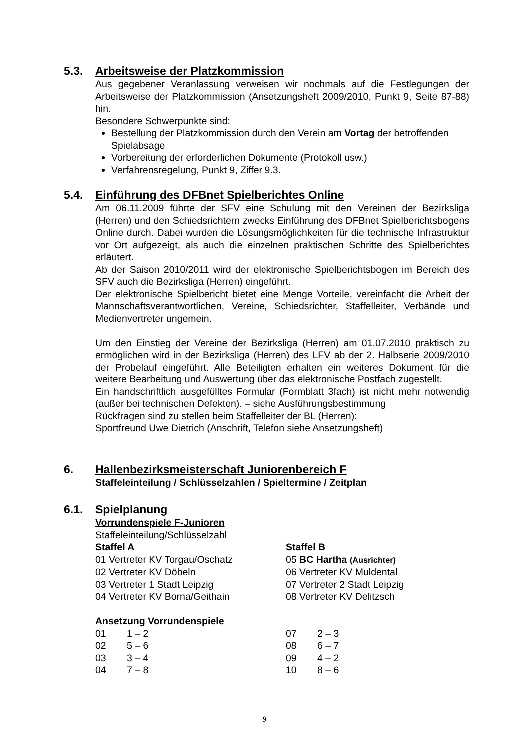5.3. Arbeitsweise der Platzkommission
Aus gegebener Veranlassung verweisen wir nochmals auf die Festlegungen der Arbeitsweise der Platzkommission (Ansetzungsheft 2009/2010, Punkt 9, Seite 87-88) hin.
Besondere Schwerpunkte sind:
Bestellung der Platzkommission durch den Verein am Vortag der betroffenden Spielabsage
Vorbereitung der erforderlichen Dokumente (Protokoll usw.)
Verfahrensregelung, Punkt 9, Ziffer 9.3.
5.4. Einführung des DFBnet Spielberichtes Online
Am 06.11.2009 führte der SFV eine Schulung mit den Vereinen der Bezirksliga (Herren) und den Schiedsrichtern zwecks Einführung des DFBnet Spielberichtsbogens Online durch. Dabei wurden die Lösungsmöglichkeiten für die technische Infrastruktur vor Ort aufgezeigt, als auch die einzelnen praktischen Schritte des Spielberichtes erläutert.
Ab der Saison 2010/2011 wird der elektronische Spielberichtsbogen im Bereich des SFV auch die Bezirksliga (Herren) eingeführt.
Der elektronische Spielbericht bietet eine Menge Vorteile, vereinfacht die Arbeit der Mannschaftsverantwortlichen, Vereine, Schiedsrichter, Staffelleiter, Verbände und Medienvertreter ungemein.
Um den Einstieg der Vereine der Bezirksliga (Herren) am 01.07.2010 praktisch zu ermöglichen wird in der Bezirksliga (Herren) des LFV ab der 2. Halbserie 2009/2010 der Probelauf eingeführt. Alle Beteiligten erhalten ein weiteres Dokument für die weitere Bearbeitung und Auswertung über das elektronische Postfach zugestellt.
Ein handschriftlich ausgefülltes Formular (Formblatt 3fach) ist nicht mehr notwendig (außer bei technischen Defekten). – siehe Ausführungsbestimmung
Rückfragen sind zu stellen beim Staffelleiter der BL (Herren):
Sportfreund Uwe Dietrich (Anschrift, Telefon siehe Ansetzungsheft)
6. Hallenbezirksmeisterschaft Juniorenbereich F
Staffeleinteilung / Schlüsselzahlen / Spieltermine / Zeitplan
6.1. Spielplanung
Vorrundenspiele F-Junioren
Staffeleinteilung/Schlüsselzahl
Staffel A Staffel B
01 Vertreter KV Torgau/Oschatz 05 BC Hartha (Ausrichter)
02 Vertreter KV Döbeln 06 Vertreter KV Muldental
03 Vertreter 1 Stadt Leipzig 07 Vertreter 2 Stadt Leipzig
04 Vertreter KV Borna/Geithain 08 Vertreter KV Delitzsch
Ansetzung Vorrundenspiele
01 1 – 2 07 2 – 3
02 5 – 6 08 6 – 7
03 3 – 4 09 4 – 2
04 7 – 8 10 8 – 6
9